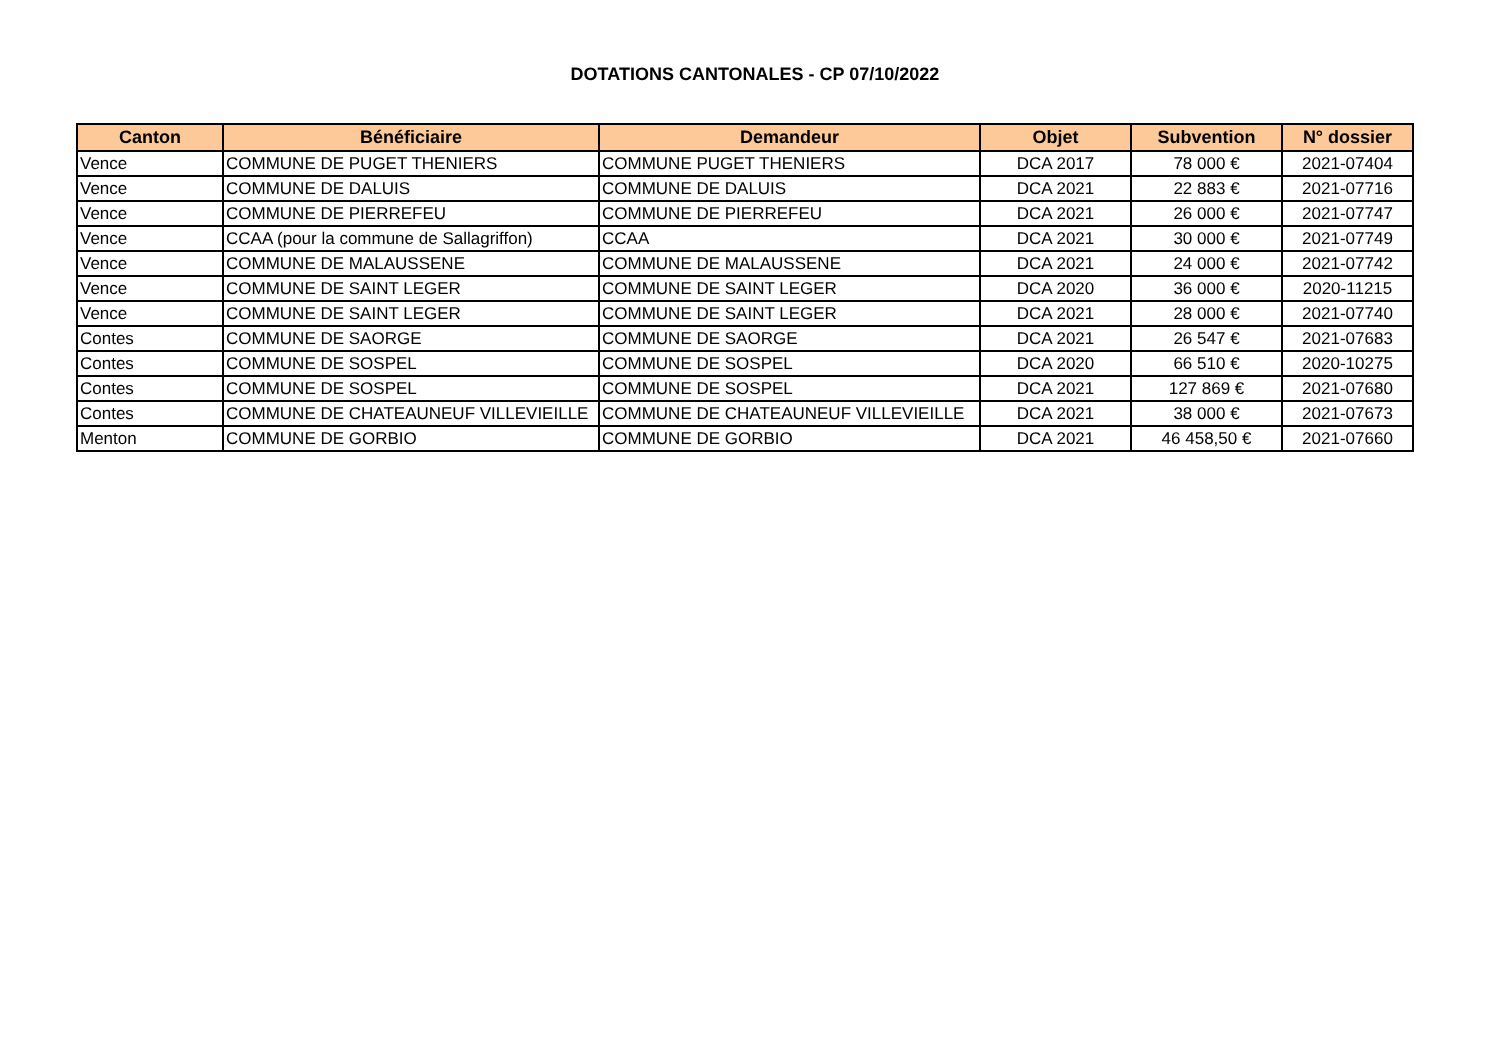DOTATIONS CANTONALES - CP 07/10/2022
| Canton | Bénéficiaire | Demandeur | Objet | Subvention | N° dossier |
| --- | --- | --- | --- | --- | --- |
| Vence | COMMUNE DE PUGET THENIERS | COMMUNE PUGET THENIERS | DCA 2017 | 78 000 € | 2021-07404 |
| Vence | COMMUNE DE DALUIS | COMMUNE DE DALUIS | DCA 2021 | 22 883 € | 2021-07716 |
| Vence | COMMUNE DE PIERREFEU | COMMUNE DE PIERREFEU | DCA 2021 | 26 000 € | 2021-07747 |
| Vence | CCAA (pour la commune de Sallagriffon) | CCAA | DCA 2021 | 30 000 € | 2021-07749 |
| Vence | COMMUNE DE MALAUSSENE | COMMUNE DE MALAUSSENE | DCA 2021 | 24 000 € | 2021-07742 |
| Vence | COMMUNE DE SAINT LEGER | COMMUNE DE SAINT LEGER | DCA 2020 | 36 000 € | 2020-11215 |
| Vence | COMMUNE DE SAINT LEGER | COMMUNE DE SAINT LEGER | DCA 2021 | 28 000 € | 2021-07740 |
| Contes | COMMUNE DE SAORGE | COMMUNE DE SAORGE | DCA 2021 | 26 547 € | 2021-07683 |
| Contes | COMMUNE DE SOSPEL | COMMUNE DE SOSPEL | DCA 2020 | 66 510 € | 2020-10275 |
| Contes | COMMUNE DE SOSPEL | COMMUNE DE SOSPEL | DCA 2021 | 127 869 € | 2021-07680 |
| Contes | COMMUNE DE CHATEAUNEUF VILLEVIEILLE | COMMUNE DE CHATEAUNEUF VILLEVIEILLE | DCA 2021 | 38 000 € | 2021-07673 |
| Menton | COMMUNE DE GORBIO | COMMUNE DE GORBIO | DCA 2021 | 46 458,50 € | 2021-07660 |